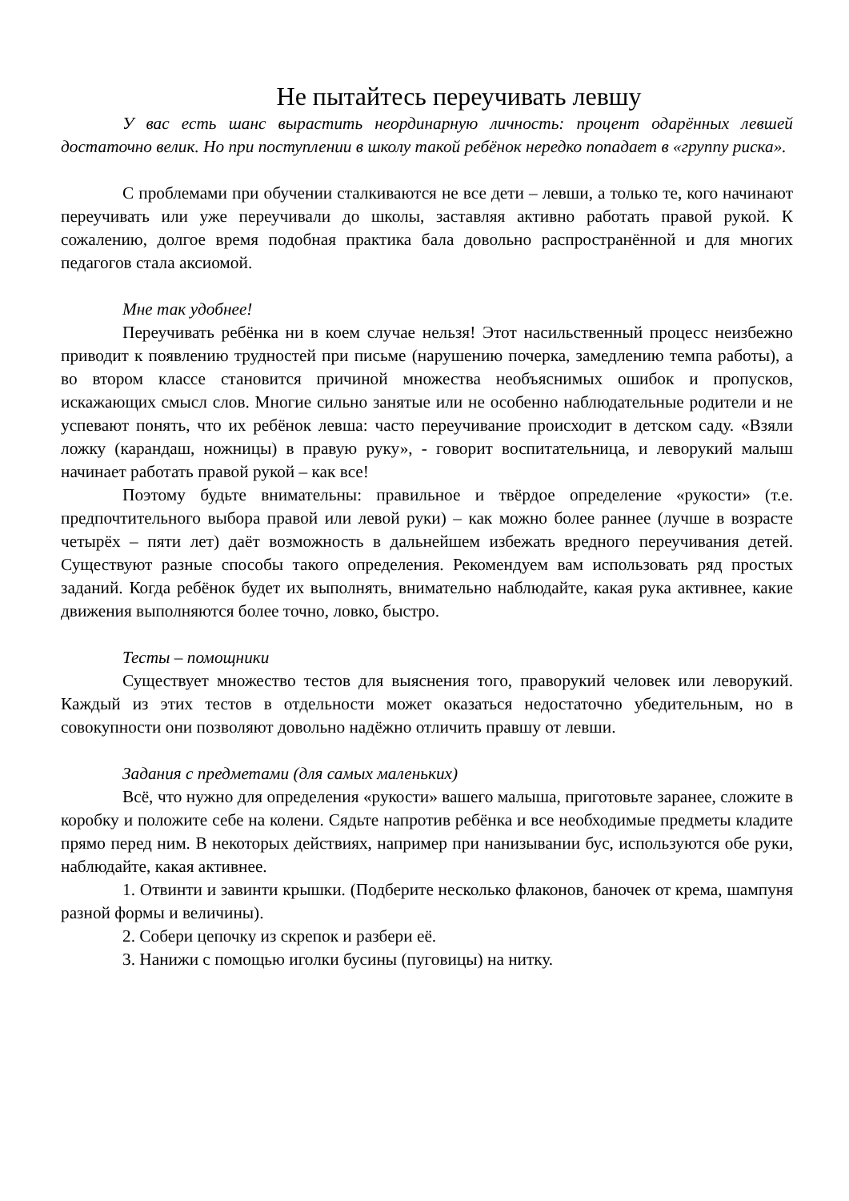Не пытайтесь переучивать левшу
У вас есть шанс вырастить неординарную личность: процент одарённых левшей достаточно велик. Но при поступлении в школу такой ребёнок нередко попадает в «группу риска».
С проблемами при обучении сталкиваются не все дети – левши, а только те, кого начинают переучивать или уже переучивали до школы, заставляя активно работать правой рукой. К сожалению, долгое время подобная практика бала довольно распространённой и для многих педагогов стала аксиомой.
Мне так удобнее!
Переучивать ребёнка ни в коем случае нельзя! Этот насильственный процесс неизбежно приводит к появлению трудностей при письме (нарушению почерка, замедлению темпа работы), а во втором классе становится причиной множества необъяснимых ошибок и пропусков, искажающих смысл слов. Многие сильно занятые или не особенно наблюдательные родители и не успевают понять, что их ребёнок левша: часто переучивание происходит в детском саду. «Взяли ложку (карандаш, ножницы) в правую руку», - говорит воспитательница, и леворукий малыш начинает работать правой рукой – как все!
Поэтому будьте внимательны: правильное и твёрдое определение «рукости» (т.е. предпочтительного выбора правой или левой руки) – как можно более раннее (лучше в возрасте четырёх – пяти лет) даёт возможность в дальнейшем избежать вредного переучивания детей. Существуют разные способы такого определения. Рекомендуем вам использовать ряд простых заданий. Когда ребёнок будет их выполнять, внимательно наблюдайте, какая рука активнее, какие движения выполняются более точно, ловко, быстро.
Тесты – помощники
Существует множество тестов для выяснения того, праворукий человек или леворукий. Каждый из этих тестов в отдельности может оказаться недостаточно убедительным, но в совокупности они позволяют довольно надёжно отличить правшу от левши.
Задания с предметами (для самых маленьких)
Всё, что нужно для определения «рукости» вашего малыша, приготовьте заранее, сложите в коробку и положите себе на колени. Сядьте напротив ребёнка и все необходимые предметы кладите прямо перед ним. В некоторых действиях, например при нанизывании бус, используются обе руки, наблюдайте, какая активнее.
1. Отвинти и завинти крышки. (Подберите несколько флаконов, баночек от крема, шампуня разной формы и величины).
2. Собери цепочку из скрепок и разбери её.
3. Нанижи с помощью иголки бусины (пуговицы) на нитку.